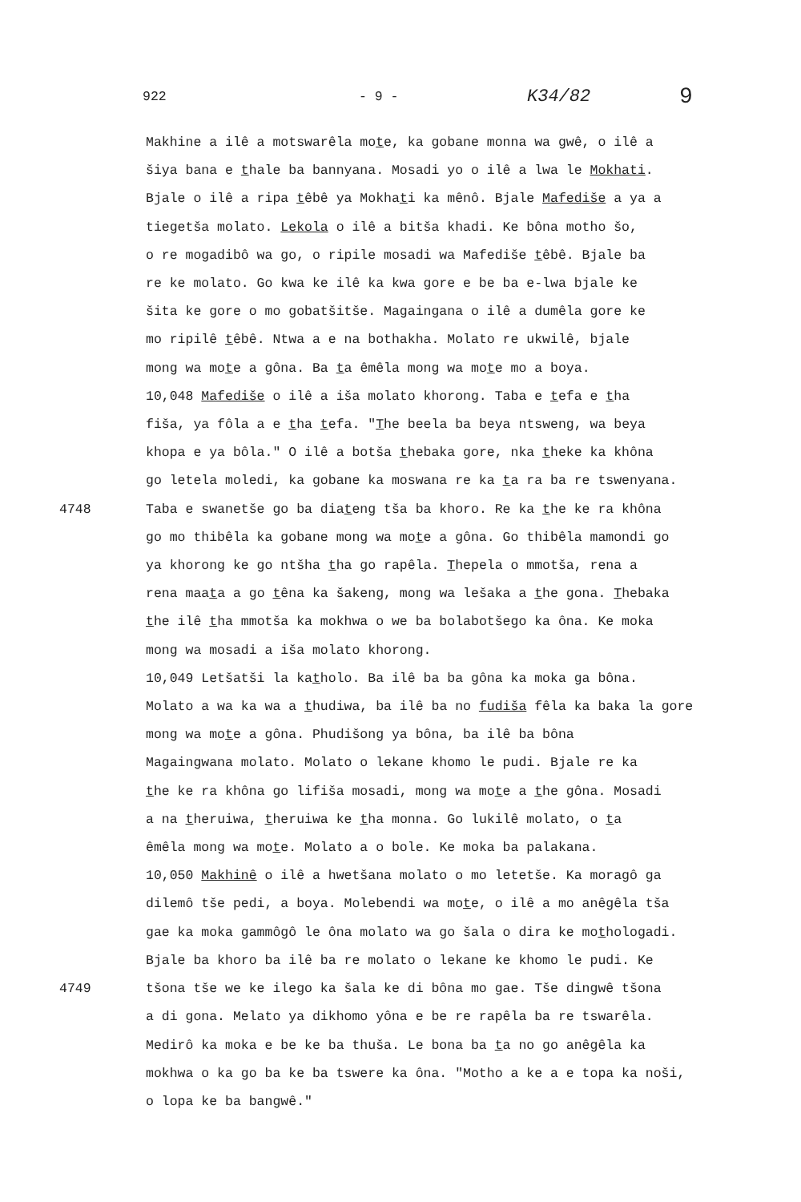922 - 9 - K34/82 9
Makhine a ilê a motswarêla mote, ka gobane monna wa gwê, o ilê a
šiya bana e thale ba bannyana. Mosadi yo o ilê a lwa le Mokhati.
Bjale o ilê a ripa têbê ya Mokhati ka mênô. Bjale Mafediše a ya a
tiegetša molato. Lekola o ilê a bitša khadi. Ke bôna motho šo,
o re mogadibô wa go, o ripile mosadi wa Mafediše têbê. Bjale ba
re ke molato. Go kwa ke ilê ka kwa gore e be ba e-lwa bjale ke
šita ke gore o mo gobatšitše. Magaingana o ilê a dumêla gore ke
mo ripilê têbê. Ntwa a e na bothakha. Molato re ukwilê, bjale
mong wa mote a gôna. Ba ta êmêla mong wa mote mo a boya.
10,048 Mafediše o ilê a iša molato khorong. Taba e tefa e tha
fiša, ya fôla a e tha tefa. "The beela ba beya ntsweng, wa beya
khopa e ya bôla." O ilê a botša thebaka gore, nka theke ka khôna
go letela moledi, ka gobane ka moswana re ka ta ra ba re tswenyana.
4748 Taba e swanetše go ba diateng tša ba khoro. Re ka the ke ra khôna
go mo thibêla ka gobane mong wa mote a gôna. Go thibêla mamondi go
ya khorong ke go ntšha tha go rapêla. Thepela o mmotša, rena a
rena maata a go têna ka šakeng, mong wa lešaka a the gona. Thebaka
the ilê tha mmotša ka mokhwa o we ba bolabotšego ka ôna. Ke moka
mong wa mosadi a iša molato khorong.
10,049 Letšatši la katholo. Ba ilê ba ba gôna ka moka ga bôna.
Molato a wa ka wa a thudiwa, ba ilê ba no fudiša fêla ka baka la gore
mong wa mote a gôna. Phudišong ya bôna, ba ilê ba bôna
Magaingwana molato. Molato o lekane khomo le pudi. Bjale re ka
the ke ra khôna go lifiša mosadi, mong wa mote a the gôna. Mosadi
a na theruiwa, theruiwa ke tha monna. Go lukilê molato, o ta
êmêla mong wa mote. Molato a o bole. Ke moka ba palakana.
10,050 Makhinê o ilê a hwetšana molato o mo letetše. Ka moragô ga
dilemô tše pedi, a boya. Molebendi wa mote, o ilê a mo anêgêla tša
gae ka moka gammôgô le ôna molato wa go šala o dira ke mothologadi.
Bjale ba khoro ba ilê ba re molato o lekane ke khomo le pudi. Ke
4749 tšona tše we ke ilego ka šala ke di bôna mo gae. Tše dingwê tšona
a di gona. Melato ya dikhomo yôna e be re rapêla ba re tswarêla.
Medirô ka moka e be ke ba thuša. Le bona ba ta no go anêgêla ka
mokhwa o ka go ba ke ba tswere ka ôna. "Motho a ke a e topa ka noši,
o lopa ke ba bangwê."